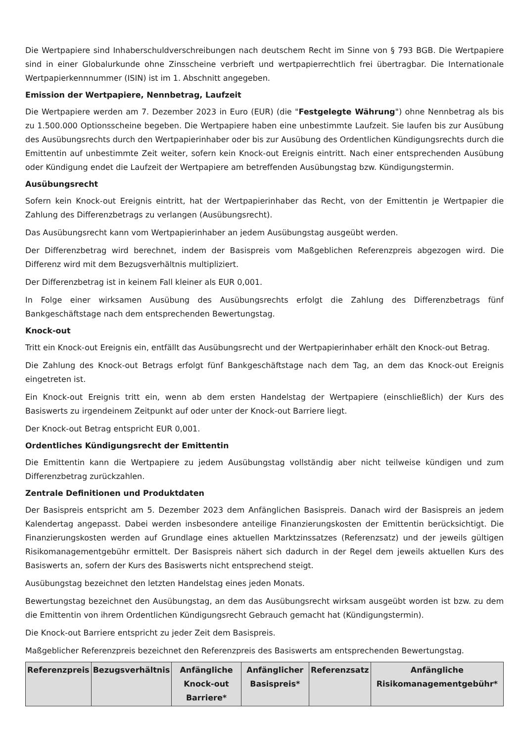Die Wertpapiere sind Inhaberschuldverschreibungen nach deutschem Recht im Sinne von § 793 BGB. Die Wertpapiere sind in einer Globalurkunde ohne Zinsscheine verbrieft und wertpapierrechtlich frei übertragbar. Die Internationale Wertpapierkennnummer (ISIN) ist im 1. Abschnitt angegeben.
Emission der Wertpapiere, Nennbetrag, Laufzeit
Die Wertpapiere werden am 7. Dezember 2023 in Euro (EUR) (die "Festgelegte Währung") ohne Nennbetrag als bis zu 1.500.000 Optionsscheine begeben. Die Wertpapiere haben eine unbestimmte Laufzeit. Sie laufen bis zur Ausübung des Ausübungsrechts durch den Wertpapierinhaber oder bis zur Ausübung des Ordentlichen Kündigungsrechts durch die Emittentin auf unbestimmte Zeit weiter, sofern kein Knock-out Ereignis eintritt. Nach einer entsprechenden Ausübung oder Kündigung endet die Laufzeit der Wertpapiere am betreffenden Ausübungstag bzw. Kündigungstermin.
Ausübungsrecht
Sofern kein Knock-out Ereignis eintritt, hat der Wertpapierinhaber das Recht, von der Emittentin je Wertpapier die Zahlung des Differenzbetrags zu verlangen (Ausübungsrecht).
Das Ausübungsrecht kann vom Wertpapierinhaber an jedem Ausübungstag ausgeübt werden.
Der Differenzbetrag wird berechnet, indem der Basispreis vom Maßgeblichen Referenzpreis abgezogen wird. Die Differenz wird mit dem Bezugsverhältnis multipliziert.
Der Differenzbetrag ist in keinem Fall kleiner als EUR 0,001.
In Folge einer wirksamen Ausübung des Ausübungsrechts erfolgt die Zahlung des Differenzbetrags fünf Bankgeschäftstage nach dem entsprechenden Bewertungstag.
Knock-out
Tritt ein Knock-out Ereignis ein, entfällt das Ausübungsrecht und der Wertpapierinhaber erhält den Knock-out Betrag.
Die Zahlung des Knock-out Betrags erfolgt fünf Bankgeschäftstage nach dem Tag, an dem das Knock-out Ereignis eingetreten ist.
Ein Knock-out Ereignis tritt ein, wenn ab dem ersten Handelstag der Wertpapiere (einschließlich) der Kurs des Basiswerts zu irgendeinem Zeitpunkt auf oder unter der Knock-out Barriere liegt.
Der Knock-out Betrag entspricht EUR 0,001.
Ordentliches Kündigungsrecht der Emittentin
Die Emittentin kann die Wertpapiere zu jedem Ausübungstag vollständig aber nicht teilweise kündigen und zum Differenzbetrag zurückzahlen.
Zentrale Definitionen und Produktdaten
Der Basispreis entspricht am 5. Dezember 2023 dem Anfänglichen Basispreis. Danach wird der Basispreis an jedem Kalendertag angepasst. Dabei werden insbesondere anteilige Finanzierungskosten der Emittentin berücksichtigt. Die Finanzierungskosten werden auf Grundlage eines aktuellen Marktzinssatzes (Referenzsatz) und der jeweils gültigen Risikomanagementgebühr ermittelt. Der Basispreis nähert sich dadurch in der Regel dem jeweils aktuellen Kurs des Basiswerts an, sofern der Kurs des Basiswerts nicht entsprechend steigt.
Ausübungstag bezeichnet den letzten Handelstag eines jeden Monats.
Bewertungstag bezeichnet den Ausübungstag, an dem das Ausübungsrecht wirksam ausgeübt worden ist bzw. zu dem die Emittentin von ihrem Ordentlichen Kündigungsrecht Gebrauch gemacht hat (Kündigungstermin).
Die Knock-out Barriere entspricht zu jeder Zeit dem Basispreis.
Maßgeblicher Referenzpreis bezeichnet den Referenzpreis des Basiswerts am entsprechenden Bewertungstag.
| Referenzpreis | Bezugsverhältnis | Anfängliche Knock-out Barriere* | Anfänglicher Basispreis* | Referenzsatz | Anfängliche Risikomanagementgebühr* |
| --- | --- | --- | --- | --- | --- |